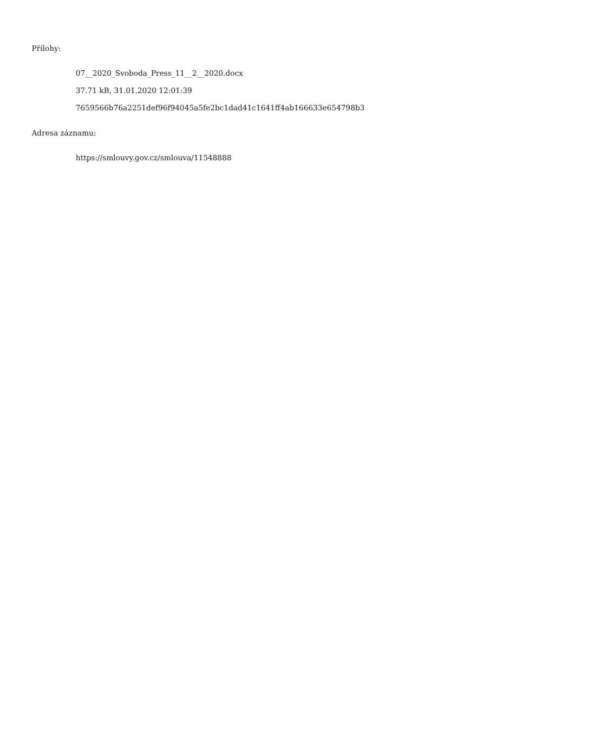Přílohy:
07__2020_Svoboda_Press_11__2__2020.docx
37.71 kB, 31.01.2020 12:01:39
7659566b76a2251def96f94045a5fe2bc1dad41c1641ff4ab166633e654798b3
Adresa záznamu:
https://smlouvy.gov.cz/smlouva/11548888